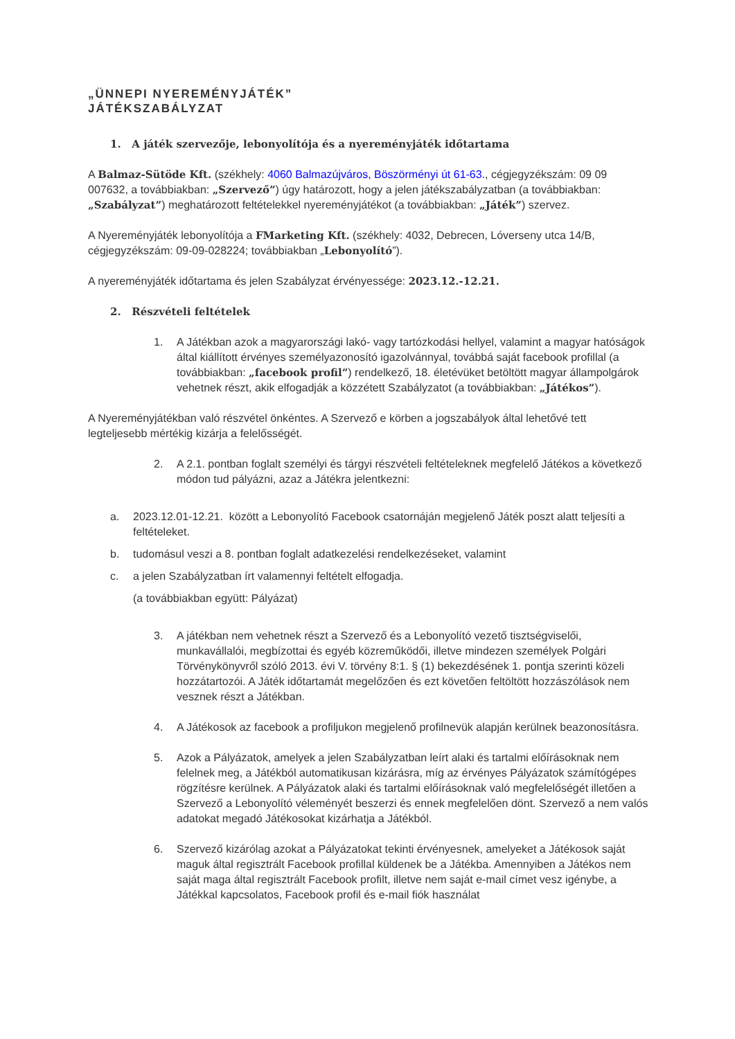„ÜNNEPI NYEREMÉNYJÁTÉK”
JÁTÉKSZABÁLYZAT
1. A játék szervezője, lebonyolítója és a nyereményjáték időtartama
A Balmaz-Sütöde Kft. (székhely: 4060 Balmazújváros, Böszörményi út 61-63., cégjegyzékszám: 09 09 007632, a továbbiakban: „Szervező”) úgy határozott, hogy a jelen játékszabályzatban (a továbbiakban: „Szabályzat”) meghatározott feltételekkel nyereményjátékot (a továbbiakban: „Játék”) szervez.
A Nyereményjáték lebonyolítója a FMarketing Kft. (székhely: 4032, Debrecen, Lóverseny utca 14/B, cégjegyzékszám: 09-09-028224; továbbiakban „Lebonyolító”).
A nyereményjáték időtartama és jelen Szabályzat érvényessége: 2023.12.-12.21.
2. Részvételi feltételek
1. A Játékban azok a magyarországi lakó- vagy tartózkodási hellyel, valamint a magyar hatóságok által kiállított érvényes személyazonosító igazolvánnyal, továbbá saját facebook profillal (a továbbiakban: „facebook profil”) rendelkező, 18. életévüket betöltött magyar állampolgárok vehetnek részt, akik elfogadják a közzétett Szabályzatot (a továbbiakban: „Játékos”).
A Nyereményjátékban való részvétel önkéntes. A Szervező e körben a jogszabályok által lehetővé tett legteljesebb mértékig kizárja a felelősségét.
2. A 2.1. pontban foglalt személyi és tárgyi részvételi feltételeknek megfelelő Játékos a következő módon tud pályázni, azaz a Játékra jelentkezni:
a. 2023.12.01-12.21. között a Lebonyolító Facebook csatornáján megjelenő Játék poszt alatt teljesíti a feltételeket.
b. tudomásul veszi a 8. pontban foglalt adatkezelési rendelkezéseket, valamint
c. a jelen Szabályzatban írt valamennyi feltételt elfogadja.
(a továbbiakban együtt: Pályázat)
3. A játékban nem vehetnek részt a Szervező és a Lebonyolító vezető tisztségviselői, munkavállalói, megbízottai és egyéb közreműködői, illetve mindezen személyek Polgári Törvénykönyvről szóló 2013. évi V. törvény 8:1. § (1) bekezdésének 1. pontja szerinti közeli hozzátartozói. A Játék időtartamát megelőzően és ezt követően feltöltött hozzászólások nem vesznek részt a Játékban.
4. A Játékosok az facebook a profiljukon megjelenő profilnevük alapján kerülnek beazonosításra.
5. Azok a Pályázatok, amelyek a jelen Szabályzatban leírt alaki és tartalmi előírásoknak nem felelnek meg, a Játékból automatikusan kizárásra, míg az érvényes Pályázatok számítógépes rögzítésre kerülnek. A Pályázatok alaki és tartalmi előírásoknak való megfelelőségét illetően a Szervező a Lebonyolító véleményét beszerzi és ennek megfelelően dönt. Szervező a nem valós adatokat megadó Játékosokat kizárhatja a Játékból.
6. Szervező kizárólag azokat a Pályázatokat tekinti érvényesnek, amelyeket a Játékosok saját maguk által regisztrált Facebook profillal küldenek be a Játékba. Amennyiben a Játékos nem saját maga által regisztrált Facebook profilt, illetve nem saját e-mail címet vesz igénybe, a Játékkal kapcsolatos, Facebook profil és e-mail fiók használat